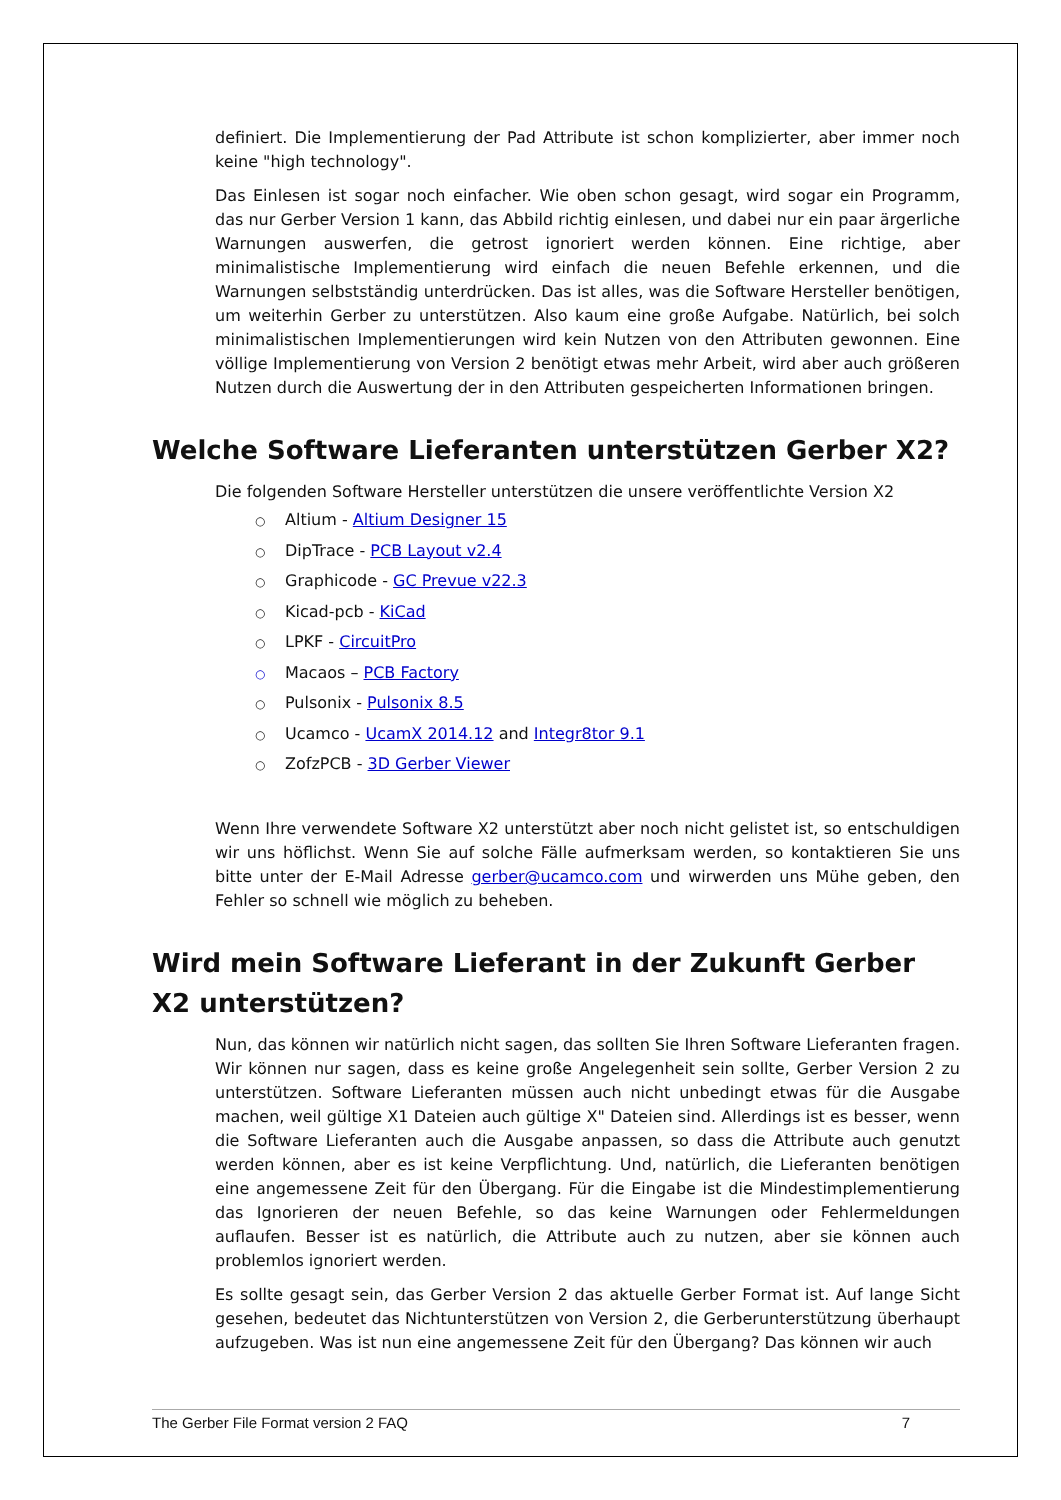definiert. Die Implementierung der Pad Attribute ist schon komplizierter, aber immer noch keine "high technology".
Das Einlesen ist sogar noch einfacher. Wie oben schon gesagt, wird sogar ein Programm, das nur Gerber Version 1 kann, das Abbild richtig einlesen, und dabei nur ein paar ärgerliche Warnungen auswerfen, die getrost ignoriert werden können. Eine richtige, aber minimalistische Implementierung wird einfach die neuen Befehle erkennen, und die Warnungen selbstständig unterdrücken. Das ist alles, was die Software Hersteller benötigen, um weiterhin Gerber zu unterstützen. Also kaum eine große Aufgabe. Natürlich, bei solch minimalistischen Implementierungen wird kein Nutzen von den Attributen gewonnen. Eine völlige Implementierung von Version 2 benötigt etwas mehr Arbeit, wird aber auch größeren Nutzen durch die Auswertung der in den Attributen gespeicherten Informationen bringen.
Welche Software Lieferanten unterstützen Gerber X2?
Die folgenden Software Hersteller unterstützen die unsere veröffentlichte Version X2
○ Altium - Altium Designer 15
○ DipTrace - PCB Layout v2.4
○ Graphicode - GC Prevue v22.3
○ Kicad-pcb - KiCad
○ LPKF - CircuitPro
○ Macaos – PCB Factory
○ Pulsonix - Pulsonix 8.5
○ Ucamco - UcamX 2014.12 and Integr8tor 9.1
○ ZofzPCB - 3D Gerber Viewer
Wenn Ihre verwendete Software X2 unterstützt aber noch nicht gelistet ist, so entschuldigen wir uns höflichst. Wenn Sie auf solche Fälle aufmerksam werden, so kontaktieren Sie uns bitte unter der E-Mail Adresse gerber@ucamco.com und wirwerden uns Mühe geben, den Fehler so schnell wie möglich zu beheben.
Wird mein Software Lieferant in der Zukunft Gerber X2 unterstützen?
Nun, das können wir natürlich nicht sagen, das sollten Sie Ihren Software Lieferanten fragen. Wir können nur sagen, dass es keine große Angelegenheit sein sollte, Gerber Version 2 zu unterstützen. Software Lieferanten müssen auch nicht unbedingt etwas für die Ausgabe machen, weil gültige X1 Dateien auch gültige X" Dateien sind. Allerdings ist es besser, wenn die Software Lieferanten auch die Ausgabe anpassen, so dass die Attribute auch genutzt werden können, aber es ist keine Verpflichtung. Und, natürlich, die Lieferanten benötigen eine angemessene Zeit für den Übergang. Für die Eingabe ist die Mindestimplementierung das Ignorieren der neuen Befehle, so das keine Warnungen oder Fehlermeldungen auflaufen. Besser ist es natürlich, die Attribute auch zu nutzen, aber sie können auch problemlos ignoriert werden.
Es sollte gesagt sein, das Gerber Version 2 das aktuelle Gerber Format ist. Auf lange Sicht gesehen, bedeutet das Nichtunterstützen von Version 2, die Gerberunterstützung überhaupt aufzugeben. Was ist nun eine angemessene Zeit für den Übergang? Das können wir auch
The Gerber File Format version 2 FAQ 7